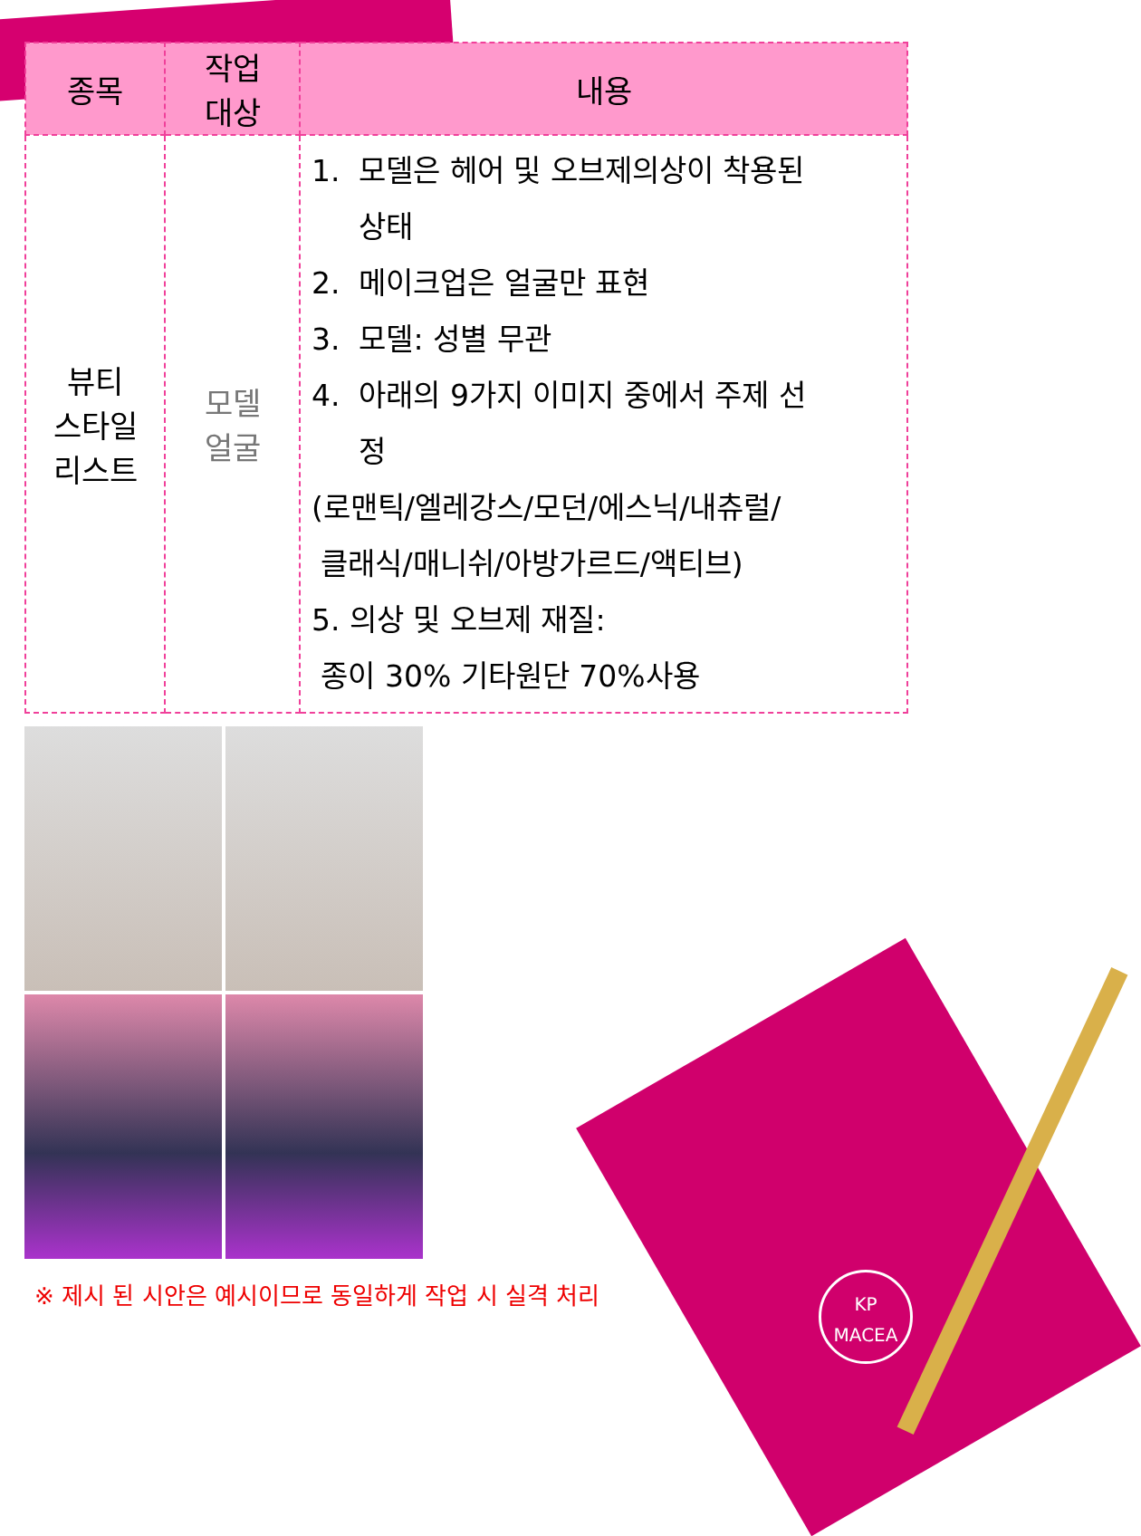| 종목 | 작업 대상 | 내용 |
| --- | --- | --- |
| 뷰티 스타일 리스트 | 모델 얼굴 | 1. 모델은 헤어 및 오브제의상이 착용된 상태 2. 메이크업은 얼굴만 표현 3. 모델: 성별 무관 4. 아래의 9가지 이미지 중에서 주제 선 정 (로맨틱/엘레강스/모던/에스닉/내츄럴/ 클래식/매니쉬/아방가르드/액티브) 5. 의상 및 오브제 재질: 종이 30% 기타원단 70%사용 |
※ 제시 된 시안은 예시이므로 동일하게 작업 시 실격 처리
KP
MACEA